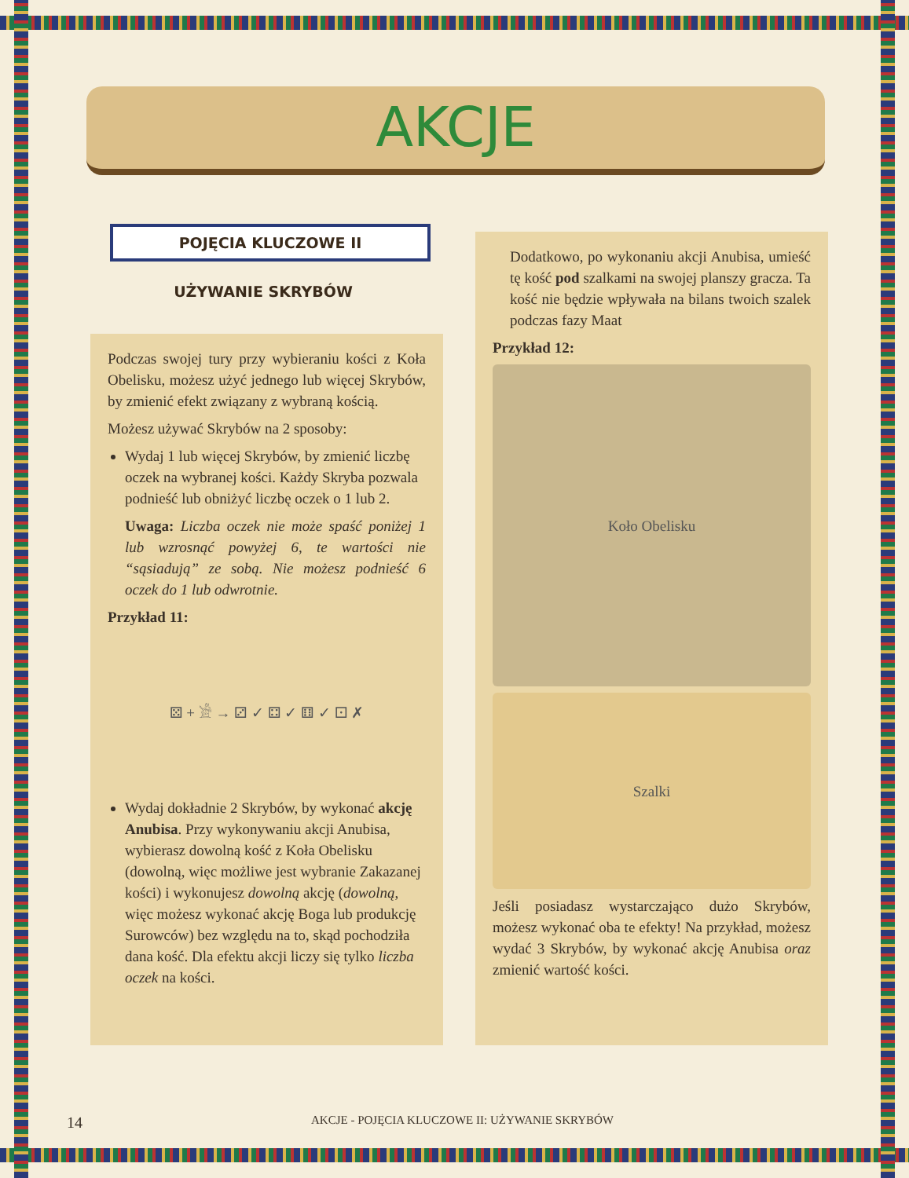AKCJE
POJĘCIA KLUCZOWE II
UŻYWANIE SKRYBÓW
Podczas swojej tury przy wybieraniu kości z Koła Obelisku, możesz użyć jednego lub więcej Skrybów, by zmienić efekt związany z wybraną kością.
Możesz używać Skrybów na 2 sposoby:
Wydaj 1 lub więcej Skrybów, by zmienić liczbę oczek na wybranej kości. Każdy Skryba pozwala podnieść lub obniżyć liczbę oczek o 1 lub 2.
Uwaga: Liczba oczek nie może spaść poniżej 1 lub wzrosnąć powyżej 6, te wartości nie “sąsiadują” ze sobą. Nie możesz podnieść 6 oczek do 1 lub odwrotnie.
Przykład 11:
⚄ + 𓀀 → ⚂ ✓ ⚃ ✓ ⚅ ✓ ⚀ ✗
Wydaj dokładnie 2 Skrybów, by wykonać akcję Anubisa. Przy wykonywaniu akcji Anubisa, wybierasz dowolną kość z Koła Obelisku (dowolną, więc możliwe jest wybranie Zakazanej kości) i wykonujesz dowolną akcję (dowolną, więc możesz wykonać akcję Boga lub produkcję Surowców) bez względu na to, skąd pochodziła dana kość. Dla efektu akcji liczy się tylko liczba oczek na kości.
Dodatkowo, po wykonaniu akcji Anubisa, umieść tę kość pod szalkami na swojej planszy gracza. Ta kość nie będzie wpływała na bilans twoich szalek podczas fazy Maat
Przykład 12:
Koło Obelisku
Szalki
Jeśli posiadasz wystarczająco dużo Skrybów, możesz wykonać oba te efekty! Na przykład, możesz wydać 3 Skrybów, by wykonać akcję Anubisa oraz zmienić wartość kości.
14 AKCJE - POJĘCIA KLUCZOWE II: UŻYWANIE SKRYBÓW